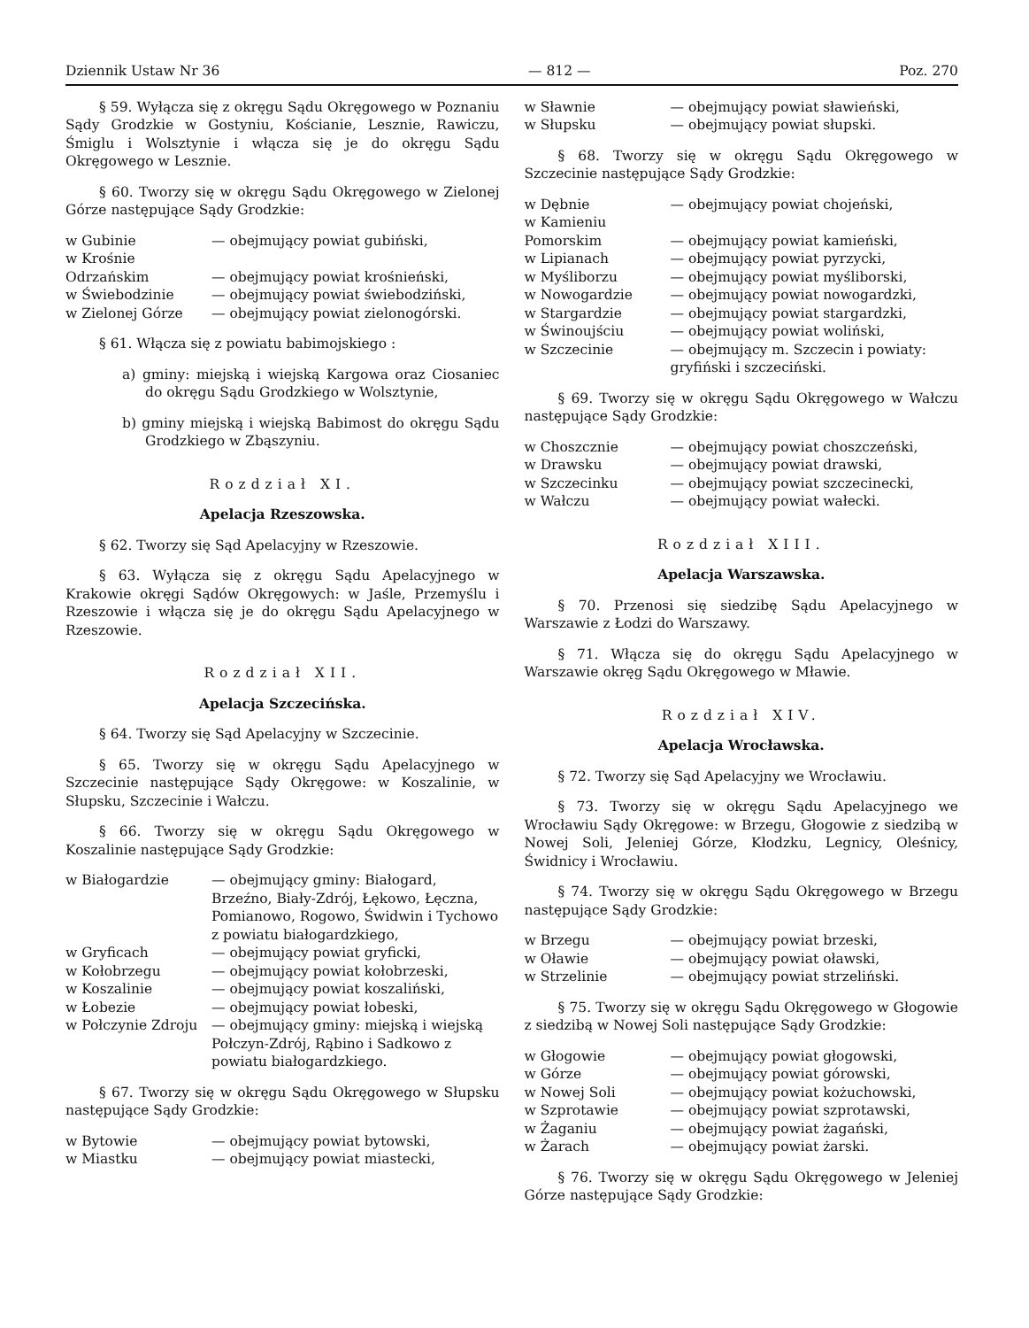Dziennik Ustaw Nr 36 — 812 — Poz. 270
§ 59. Wyłącza się z okręgu Sądu Okręgowego w Poznaniu Sądy Grodzkie w Gostyniu, Kościanie, Lesznie, Rawiczu, Śmiglu i Wolsztynie i włącza się je do okręgu Sądu Okręgowego w Lesznie.
§ 60. Tworzy się w okręgu Sądu Okręgowego w Zielonej Górze następujące Sądy Grodzkie:
| w Gubinie | — obejmujący powiat gubiński, |
| w Krośnie Odrzańskim | — obejmujący powiat krośnieński, |
| w Świebodzinie | — obejmujący powiat świebodziński, |
| w Zielonej Górze | — obejmujący powiat zielonogórski. |
§ 61. Włącza się z powiatu babimojskiego :
a) gminy: miejską i wiejską Kargowa oraz Ciosaniec do okręgu Sądu Grodzkiego w Wolsztynie,
b) gminy miejską i wiejską Babimost do okręgu Sądu Grodzkiego w Zbąszyniu.
Rozdział XI.
Apelacja Rzeszowska.
§ 62. Tworzy się Sąd Apelacyjny w Rzeszowie.
§ 63. Wyłącza się z okręgu Sądu Apelacyjnego w Krakowie okręgi Sądów Okręgowych: w Jaśle, Przemyślu i Rzeszowie i włącza się je do okręgu Sądu Apelacyjnego w Rzeszowie.
Rozdział XII.
Apelacja Szczecińska.
§ 64. Tworzy się Sąd Apelacyjny w Szczecinie.
§ 65. Tworzy się w okręgu Sądu Apelacyjnego w Szczecinie następujące Sądy Okręgowe: w Koszalinie, w Słupsku, Szczecinie i Wałczu.
§ 66. Tworzy się w okręgu Sądu Okręgowego w Koszalinie następujące Sądy Grodzkie:
| w Białogardzie | — obejmujący gminy: Białogard, Brzeźno, Biały-Zdrój, Łękowo, Łęczna, Pomianowo, Rogowo, Świdwin i Tychowo z powiatu białogardzkiego, |
| w Gryficach | — obejmujący powiat gryficki, |
| w Kołobrzegu | — obejmujący powiat kołobrzeski, |
| w Koszalinie | — obejmujący powiat koszaliński, |
| w Łobezie | — obejmujący powiat łobeski, |
| w Połczynie Zdroju | — obejmujący gminy: miejską i wiejską Połczyn-Zdrój, Rąbino i Sadkowo z powiatu białogardzkiego. |
§ 67. Tworzy się w okręgu Sądu Okręgowego w Słupsku następujące Sądy Grodzkie:
| w Bytowie | — obejmujący powiat bytowski, |
| w Miastku | — obejmujący powiat miastecki, |
| w Sławnie | — obejmujący powiat sławieński, |
| w Słupsku | — obejmujący powiat słupski. |
§ 68. Tworzy się w okręgu Sądu Okręgowego w Szczecinie następujące Sądy Grodzkie:
| w Dębnie | — obejmujący powiat chojeński, |
| w Kamieniu Pomorskim | — obejmujący powiat kamieński, |
| w Lipianach | — obejmujący powiat pyrzycki, |
| w Myśliborzu | — obejmujący powiat myśliborski, |
| w Nowogardzie | — obejmujący powiat nowogardzki, |
| w Stargardzie | — obejmujący powiat stargardzki, |
| w Świnoujściu | — obejmujący powiat woliński, |
| w Szczecinie | — obejmujący m. Szczecin i powiaty: gryfiński i szczeciński. |
§ 69. Tworzy się w okręgu Sądu Okręgowego w Wałczu następujące Sądy Grodzkie:
| w Choszcznie | — obejmujący powiat choszczeński, |
| w Drawsku | — obejmujący powiat drawski, |
| w Szczecinku | — obejmujący powiat szczecinecki, |
| w Wałczu | — obejmujący powiat wałecki. |
Rozdział XIII.
Apelacja Warszawska.
§ 70. Przenosi się siedzibę Sądu Apelacyjnego w Warszawie z Łodzi do Warszawy.
§ 71. Włącza się do okręgu Sądu Apelacyjnego w Warszawie okręg Sądu Okręgowego w Mławie.
Rozdział XIV.
Apelacja Wrocławska.
§ 72. Tworzy się Sąd Apelacyjny we Wrocławiu.
§ 73. Tworzy się w okręgu Sądu Apelacyjnego we Wrocławiu Sądy Okręgowe: w Brzegu, Głogowie z siedzibą w Nowej Soli, Jeleniej Górze, Kłodzku, Legnicy, Oleśnicy, Świdnicy i Wrocławiu.
§ 74. Tworzy się w okręgu Sądu Okręgowego w Brzegu następujące Sądy Grodzkie:
| w Brzegu | — obejmujący powiat brzeski, |
| w Oławie | — obejmujący powiat oławski, |
| w Strzelinie | — obejmujący powiat strzeliński. |
§ 75. Tworzy się w okręgu Sądu Okręgowego w Głogowie z siedzibą w Nowej Soli następujące Sądy Grodzkie:
| w Głogowie | — obejmujący powiat głogowski, |
| w Górze | — obejmujący powiat górowski, |
| w Nowej Soli | — obejmujący powiat kożuchowski, |
| w Szprotawie | — obejmujący powiat szprotawski, |
| w Żaganiu | — obejmujący powiat żagański, |
| w Żarach | — obejmujący powiat żarski. |
§ 76. Tworzy się w okręgu Sądu Okręgowego w Jeleniej Górze następujące Sądy Grodzkie: